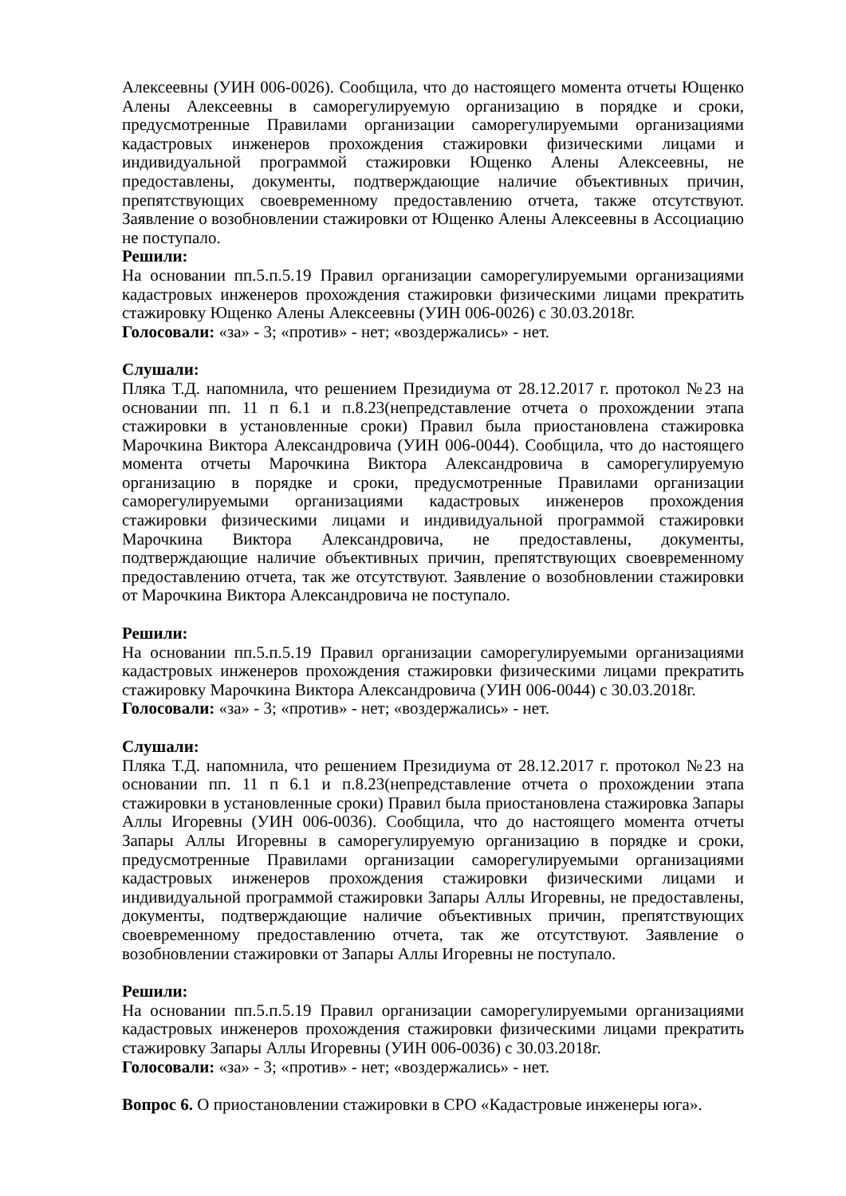Алексеевны (УИН 006-0026). Сообщила, что до настоящего момента отчеты Ющенко Алены Алексеевны в саморегулируемую организацию в порядке и сроки, предусмотренные Правилами организации саморегулируемыми организациями кадастровых инженеров прохождения стажировки физическими лицами и индивидуальной программой стажировки Ющенко Алены Алексеевны, не предоставлены, документы, подтверждающие наличие объективных причин, препятствующих своевременному предоставлению отчета, также отсутствуют. Заявление о возобновлении стажировки от Ющенко Алены Алексеевны в Ассоциацию не поступало.
Решили:
На основании пп.5.п.5.19 Правил организации саморегулируемыми организациями кадастровых инженеров прохождения стажировки физическими лицами прекратить стажировку Ющенко Алены Алексеевны (УИН 006-0026) с 30.03.2018г.
Голосовали: «за» - 3; «против» - нет; «воздержались» - нет.
Слушали:
Пляка Т.Д. напомнила, что решением Президиума от 28.12.2017 г. протокол №23 на основании пп. 11 п 6.1 и п.8.23(непредставление отчета о прохождении этапа стажировки в установленные сроки) Правил была приостановлена стажировка Марочкина Виктора Александровича (УИН 006-0044). Сообщила, что до настоящего момента отчеты Марочкина Виктора Александровича в саморегулируемую организацию в порядке и сроки, предусмотренные Правилами организации саморегулируемыми организациями кадастровых инженеров прохождения стажировки физическими лицами и индивидуальной программой стажировки Марочкина Виктора Александровича, не предоставлены, документы, подтверждающие наличие объективных причин, препятствующих своевременному предоставлению отчета, так же отсутствуют. Заявление о возобновлении стажировки от Марочкина Виктора Александровича не поступало.
Решили:
На основании пп.5.п.5.19 Правил организации саморегулируемыми организациями кадастровых инженеров прохождения стажировки физическими лицами прекратить стажировку Марочкина Виктора Александровича (УИН 006-0044) с 30.03.2018г.
Голосовали: «за» - 3; «против» - нет; «воздержались» - нет.
Слушали:
Пляка Т.Д. напомнила, что решением Президиума от 28.12.2017 г. протокол №23 на основании пп. 11 п 6.1 и п.8.23(непредставление отчета о прохождении этапа стажировки в установленные сроки) Правил была приостановлена стажировка Запары Аллы Игоревны (УИН 006-0036). Сообщила, что до настоящего момента отчеты Запары Аллы Игоревны в саморегулируемую организацию в порядке и сроки, предусмотренные Правилами организации саморегулируемыми организациями кадастровых инженеров прохождения стажировки физическими лицами и индивидуальной программой стажировки Запары Аллы Игоревны, не предоставлены, документы, подтверждающие наличие объективных причин, препятствующих своевременному предоставлению отчета, так же отсутствуют. Заявление о возобновлении стажировки от Запары Аллы Игоревны не поступало.
Решили:
На основании пп.5.п.5.19 Правил организации саморегулируемыми организациями кадастровых инженеров прохождения стажировки физическими лицами прекратить стажировку Запары Аллы Игоревны (УИН 006-0036) с 30.03.2018г.
Голосовали: «за» - 3; «против» - нет; «воздержались» - нет.
Вопрос 6. О приостановлении стажировки в СРО «Кадастровые инженеры юга».